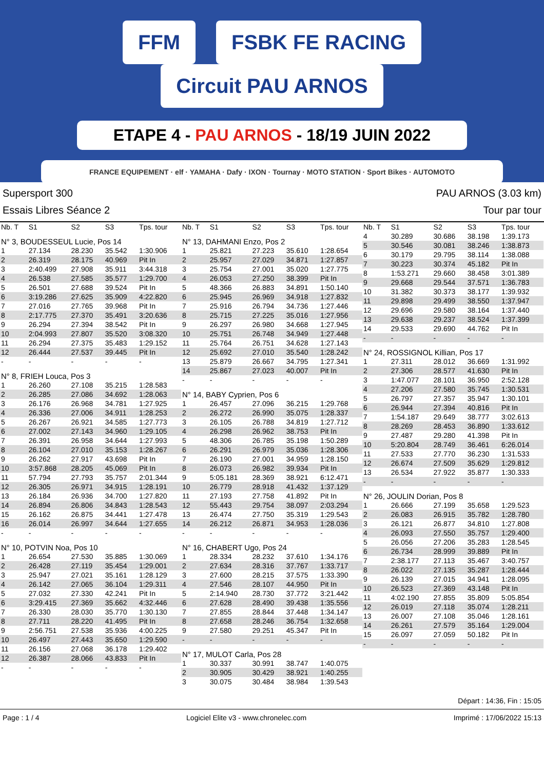FFM FSBK FE RACING Circuit PAU ARNOS
ETAPE 4 - PAU ARNOS - 18/19 JUIN 2022
FRANCE EQUIPEMENT · elf · YAMAHA · Dafy · IXON · Tournay · MOTO STATION · Sport Bikes · AUTOMOTO
Supersport 300 PAU ARNOS (3.03 km)
Essais Libres Séance 2 Tour par tour
| Nb. T | S1 | S2 | S3 | Tps. tour |
| --- | --- | --- | --- | --- |
| N° 3, BOUDESSEUL Lucie, Pos 14 | | | | |
| 1 | 27.134 | 28.230 | 35.542 | 1:30.906 |
| 2 | 26.319 | 28.175 | 40.969 | Pit In |
| 3 | 2:40.499 | 27.908 | 35.911 | 3:44.318 |
| 4 | 26.538 | 27.585 | 35.577 | 1:29.700 |
| 5 | 26.501 | 27.688 | 39.524 | Pit In |
| 6 | 3:19.286 | 27.625 | 35.909 | 4:22.820 |
| 7 | 27.016 | 27.765 | 39.968 | Pit In |
| 8 | 2:17.775 | 27.370 | 35.491 | 3:20.636 |
| 9 | 26.294 | 27.394 | 38.542 | Pit In |
| 10 | 2:04.993 | 27.807 | 35.520 | 3:08.320 |
| 11 | 26.294 | 27.375 | 35.483 | 1:29.152 |
| 12 | 26.444 | 27.537 | 39.445 | Pit In |
| - | - | - | - | - |
| N° 8, FRIEH Louca, Pos 3 | | | | |
| 1 | 26.260 | 27.108 | 35.215 | 1:28.583 |
| 2 | 26.285 | 27.086 | 34.692 | 1:28.063 |
| 3 | 26.176 | 26.968 | 34.781 | 1:27.925 |
| 4 | 26.336 | 27.006 | 34.911 | 1:28.253 |
| 5 | 26.267 | 26.921 | 34.585 | 1:27.773 |
| 6 | 27.002 | 27.143 | 34.960 | 1:29.105 |
| 7 | 26.391 | 26.958 | 34.644 | 1:27.993 |
| 8 | 26.104 | 27.010 | 35.153 | 1:28.267 |
| 9 | 26.262 | 27.917 | 43.698 | Pit In |
| 10 | 3:57.868 | 28.205 | 45.069 | Pit In |
| 11 | 57.794 | 27.793 | 35.757 | 2:01.344 |
| 12 | 26.305 | 26.971 | 34.915 | 1:28.191 |
| 13 | 26.184 | 26.936 | 34.700 | 1:27.820 |
| 14 | 26.894 | 26.806 | 34.843 | 1:28.543 |
| 15 | 26.162 | 26.875 | 34.441 | 1:27.478 |
| 16 | 26.014 | 26.997 | 34.644 | 1:27.655 |
| - | - | - | - | - |
| N° 10, POTVIN Noa, Pos 10 | | | | |
| 1 | 26.654 | 27.530 | 35.885 | 1:30.069 |
| 2 | 26.428 | 27.119 | 35.454 | 1:29.001 |
| 3 | 25.947 | 27.021 | 35.161 | 1:28.129 |
| 4 | 26.142 | 27.065 | 36.104 | 1:29.311 |
| 5 | 27.032 | 27.330 | 42.241 | Pit In |
| 6 | 3:29.415 | 27.369 | 35.662 | 4:32.446 |
| 7 | 26.330 | 28.030 | 35.770 | 1:30.130 |
| 8 | 27.711 | 28.220 | 41.495 | Pit In |
| 9 | 2:56.751 | 27.538 | 35.936 | 4:00.225 |
| 10 | 26.497 | 27.443 | 35.650 | 1:29.590 |
| 11 | 26.156 | 27.068 | 36.178 | 1:29.402 |
| 12 | 26.387 | 28.066 | 43.833 | Pit In |
| - | - | - | - | - |
| Nb. T | S1 | S2 | S3 | Tps. tour |
| --- | --- | --- | --- | --- |
| N° 13, DAHMANI Enzo, Pos 2 | | | | |
| 1 | 25.821 | 27.223 | 35.610 | 1:28.654 |
| 2 | 25.957 | 27.029 | 34.871 | 1:27.857 |
| 3 | 25.754 | 27.001 | 35.020 | 1:27.775 |
| 4 | 26.053 | 27.250 | 38.399 | Pit In |
| 5 | 48.366 | 26.883 | 34.891 | 1:50.140 |
| 6 | 25.945 | 26.969 | 34.918 | 1:27.832 |
| 7 | 25.916 | 26.794 | 34.736 | 1:27.446 |
| 8 | 25.715 | 27.225 | 35.016 | 1:27.956 |
| 9 | 26.297 | 26.980 | 34.668 | 1:27.945 |
| 10 | 25.751 | 26.748 | 34.949 | 1:27.448 |
| 11 | 25.764 | 26.751 | 34.628 | 1:27.143 |
| 12 | 25.692 | 27.010 | 35.540 | 1:28.242 |
| 13 | 25.879 | 26.667 | 34.795 | 1:27.341 |
| 14 | 25.867 | 27.023 | 40.007 | Pit In |
| - | - | - | - | - |
| N° 14, BABY Cyprien, Pos 6 | | | | |
| 1 | 26.457 | 27.096 | 36.215 | 1:29.768 |
| 2 | 26.272 | 26.990 | 35.075 | 1:28.337 |
| 3 | 26.105 | 26.788 | 34.819 | 1:27.712 |
| 4 | 26.298 | 26.962 | 38.753 | Pit In |
| 5 | 48.306 | 26.785 | 35.198 | 1:50.289 |
| 6 | 26.291 | 26.979 | 35.036 | 1:28.306 |
| 7 | 26.190 | 27.001 | 34.959 | 1:28.150 |
| 8 | 26.073 | 26.982 | 39.934 | Pit In |
| 9 | 5:05.181 | 28.369 | 38.921 | 6:12.471 |
| 10 | 26.779 | 28.918 | 41.432 | 1:37.129 |
| 11 | 27.193 | 27.758 | 41.892 | Pit In |
| 12 | 55.443 | 29.754 | 38.097 | 2:03.294 |
| 13 | 26.474 | 27.750 | 35.319 | 1:29.543 |
| 14 | 26.212 | 26.871 | 34.953 | 1:28.036 |
| - | - | - | - | - |
| N° 16, CHABERT Ugo, Pos 24 | | | | |
| 1 | 28.334 | 28.232 | 37.610 | 1:34.176 |
| 2 | 27.634 | 28.316 | 37.767 | 1:33.717 |
| 3 | 27.600 | 28.215 | 37.575 | 1:33.390 |
| 4 | 27.546 | 28.107 | 44.950 | Pit In |
| 5 | 2:14.940 | 28.730 | 37.772 | 3:21.442 |
| 6 | 27.628 | 28.490 | 39.438 | 1:35.556 |
| 7 | 27.855 | 28.844 | 37.448 | 1:34.147 |
| 8 | 27.658 | 28.246 | 36.754 | 1:32.658 |
| 9 | 27.580 | 29.251 | 45.347 | Pit In |
| - | - | - | - | - |
| N° 17, MULOT Carla, Pos 28 | | | | |
| 1 | 30.337 | 30.991 | 38.747 | 1:40.075 |
| 2 | 30.905 | 30.429 | 38.921 | 1:40.255 |
| 3 | 30.075 | 30.484 | 38.984 | 1:39.543 |
| Nb. T | S1 | S2 | S3 | Tps. tour |
| --- | --- | --- | --- | --- |
| 4 | 30.289 | 30.686 | 38.198 | 1:39.173 |
| 5 | 30.546 | 30.081 | 38.246 | 1:38.873 |
| 6 | 30.179 | 29.795 | 38.114 | 1:38.088 |
| 7 | 30.223 | 30.374 | 45.182 | Pit In |
| 8 | 1:53.271 | 29.660 | 38.458 | 3:01.389 |
| 9 | 29.668 | 29.544 | 37.571 | 1:36.783 |
| 10 | 31.382 | 30.373 | 38.177 | 1:39.932 |
| 11 | 29.898 | 29.499 | 38.550 | 1:37.947 |
| 12 | 29.696 | 29.580 | 38.164 | 1:37.440 |
| 13 | 29.638 | 29.237 | 38.524 | 1:37.399 |
| 14 | 29.533 | 29.690 | 44.762 | Pit In |
| - | - | - | - | - |
| N° 24, ROSSIGNOL Killian, Pos 17 | | | | |
| 1 | 27.311 | 28.012 | 36.669 | 1:31.992 |
| 2 | 27.306 | 28.577 | 41.630 | Pit In |
| 3 | 1:47.077 | 28.101 | 36.950 | 2:52.128 |
| 4 | 27.206 | 27.580 | 35.745 | 1:30.531 |
| 5 | 26.797 | 27.357 | 35.947 | 1:30.101 |
| 6 | 26.944 | 27.394 | 40.816 | Pit In |
| 7 | 1:54.187 | 29.649 | 38.777 | 3:02.613 |
| 8 | 28.269 | 28.453 | 36.890 | 1:33.612 |
| 9 | 27.487 | 29.280 | 41.398 | Pit In |
| 10 | 5:20.804 | 28.749 | 36.461 | 6:26.014 |
| 11 | 27.533 | 27.770 | 36.230 | 1:31.533 |
| 12 | 26.674 | 27.509 | 35.629 | 1:29.812 |
| 13 | 26.534 | 27.922 | 35.877 | 1:30.333 |
| - | - | - | - | - |
| N° 26, JOULIN Dorian, Pos 8 | | | | |
| 1 | 26.666 | 27.199 | 35.658 | 1:29.523 |
| 2 | 26.083 | 26.915 | 35.782 | 1:28.780 |
| 3 | 26.121 | 26.877 | 34.810 | 1:27.808 |
| 4 | 26.093 | 27.550 | 35.757 | 1:29.400 |
| 5 | 26.056 | 27.206 | 35.283 | 1:28.545 |
| 6 | 26.734 | 28.999 | 39.889 | Pit In |
| 7 | 2:38.177 | 27.113 | 35.467 | 3:40.757 |
| 8 | 26.022 | 27.135 | 35.287 | 1:28.444 |
| 9 | 26.139 | 27.015 | 34.941 | 1:28.095 |
| 10 | 26.523 | 27.369 | 43.148 | Pit In |
| 11 | 4:02.190 | 27.855 | 35.809 | 5:05.854 |
| 12 | 26.019 | 27.118 | 35.074 | 1:28.211 |
| 13 | 26.007 | 27.108 | 35.046 | 1:28.161 |
| 14 | 26.261 | 27.579 | 35.164 | 1:29.004 |
| 15 | 26.097 | 27.059 | 50.182 | Pit In |
| - | - | - | - | - |
Départ : 14:36, Fin : 15:05
Page : 1 / 4 Logiciel Elite v3 - www.chronelec.com Imprimé : 17/06/2022 15:13